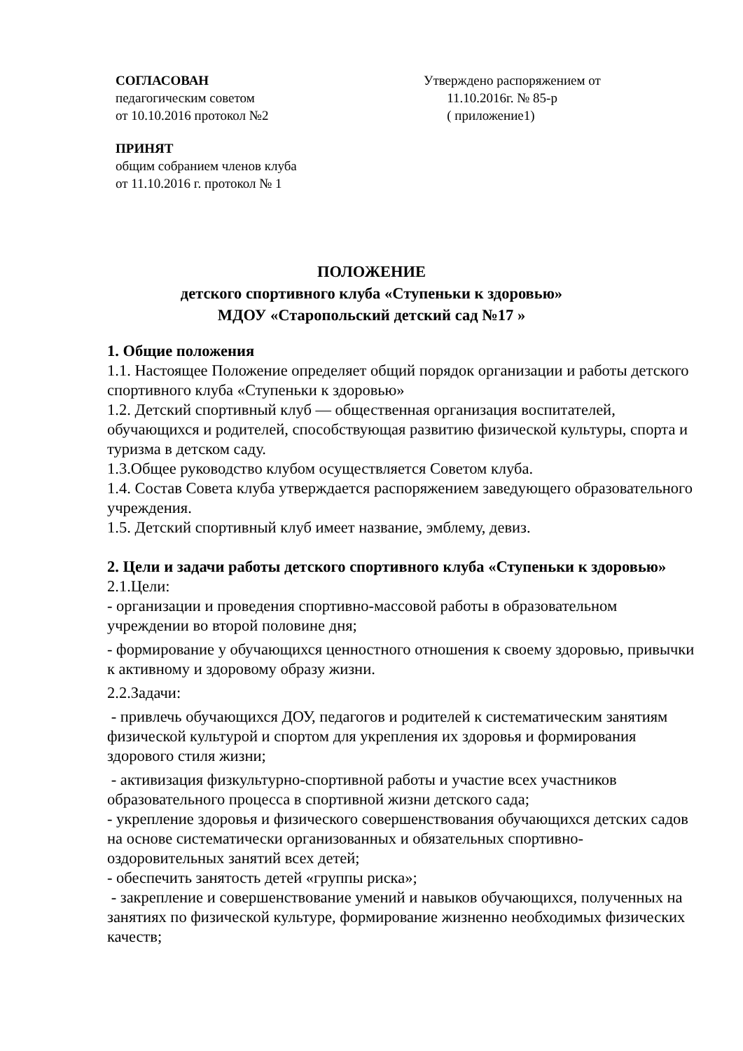СОГЛАСОВАН
педагогическим советом
от 10.10.2016 протокол №2
ПРИНЯТ
общим собранием членов клуба
от 11.10.2016 г. протокол № 1
Утверждено распоряжением от
11.10.2016г. № 85-р
( приложение1)
ПОЛОЖЕНИЕ
детского спортивного клуба «Ступеньки к здоровью»
МДОУ «Старопольский детский сад №17 »
1. Общие положения
1.1. Настоящее Положение определяет общий порядок организации и работы детского спортивного клуба «Ступеньки к здоровью»
1.2. Детский спортивный клуб — общественная организация воспитателей, обучающихся и родителей, способствующая развитию физической культуры, спорта и туризма в детском саду.
1.3.Общее руководство клубом осуществляется Советом клуба.
1.4. Состав Совета клуба утверждается распоряжением заведующего образовательного учреждения.
1.5. Детский спортивный клуб имеет название, эмблему, девиз.
2. Цели и задачи работы детского спортивного клуба «Ступеньки к здоровью»
2.1.Цели:
- организации и проведения спортивно-массовой работы в образовательном учреждении во второй половине дня;
- формирование у обучающихся ценностного отношения к своему здоровью, привычки к активному и здоровому образу жизни.
2.2.Задачи:
- привлечь обучающихся ДОУ, педагогов и родителей к систематическим занятиям физической культурой и спортом для укрепления их здоровья и формирования здорового стиля жизни;
- активизация физкультурно-спортивной работы и участие всех участников образовательного процесса в спортивной жизни детского сада;
- укрепление здоровья и физического совершенствования обучающихся детских садов на основе систематически организованных и обязательных спортивно-оздоровительных занятий всех детей;
- обеспечить занятость детей «группы риска»;
- закрепление и совершенствование умений и навыков обучающихся, полученных на занятиях по физической культуре, формирование жизненно необходимых физических качеств;